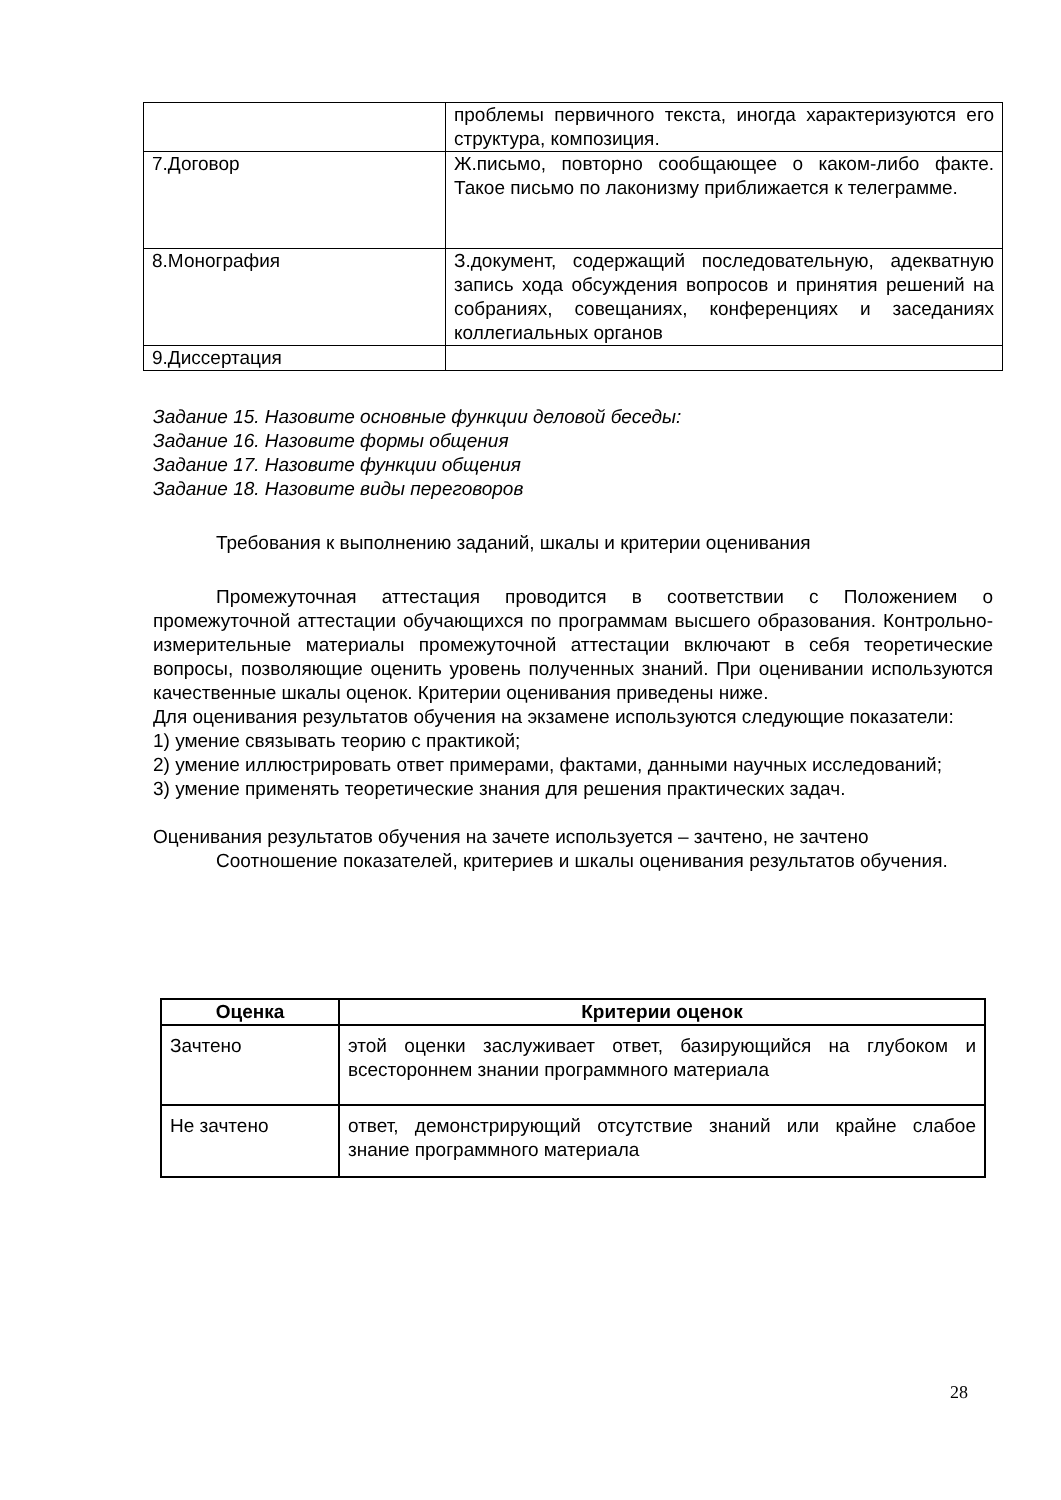| | проблемы первичного текста, иногда характеризуются его структура, композиция. |
| 7.Договор | Ж.письмо, повторно сообщающее о каком-либо факте. Такое письмо по лаконизму приближается к телеграмме. |
| 8.Монография | З.документ, содержащий последовательную, адекватную запись хода обсуждения вопросов и принятия решений на собраниях, совещаниях, конференциях и заседаниях коллегиальных органов |
| 9.Диссертация | |
Задание 15. Назовите основные функции деловой беседы:
Задание 16. Назовите формы общения
Задание 17. Назовите функции общения
Задание 18. Назовите виды переговоров
Требования к выполнению заданий, шкалы и критерии оценивания
Промежуточная аттестация проводится в соответствии с Положением о промежуточной аттестации обучающихся по программам высшего образования. Контрольно-измерительные материалы промежуточной аттестации включают в себя теоретические вопросы, позволяющие оценить уровень полученных знаний. При оценивании используются качественные шкалы оценок. Критерии оценивания приведены ниже.
Для оценивания результатов обучения на экзамене используются следующие показатели:
1) умение связывать теорию с практикой;
2) умение иллюстрировать ответ примерами, фактами, данными научных исследований;
3) умение применять теоретические знания для решения практических задач.
Оценивания результатов обучения на зачете используется – зачтено, не зачтено
Соотношение показателей, критериев и шкалы оценивания результатов обучения.
| Оценка | Критерии оценок |
| --- | --- |
| Зачтено | этой оценки заслуживает ответ, базирующийся на глубоком и всестороннем знании программного материала |
| Не зачтено | ответ, демонстрирующий отсутствие знаний или крайне слабое знание программного материала |
28